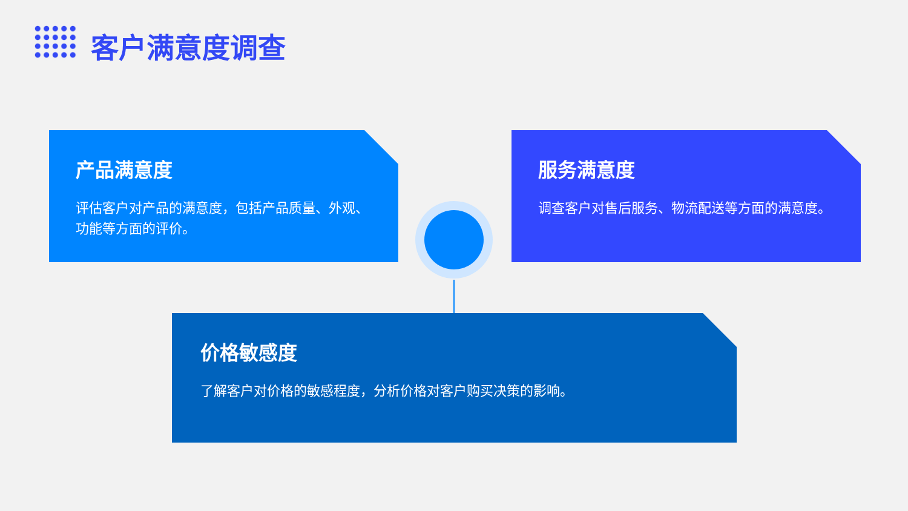客户满意度调查
产品满意度
评估客户对产品的满意度，包括产品质量、外观、功能等方面的评价。
服务满意度
调查客户对售后服务、物流配送等方面的满意度。
价格敏感度
了解客户对价格的敏感程度，分析价格对客户购买决策的影响。